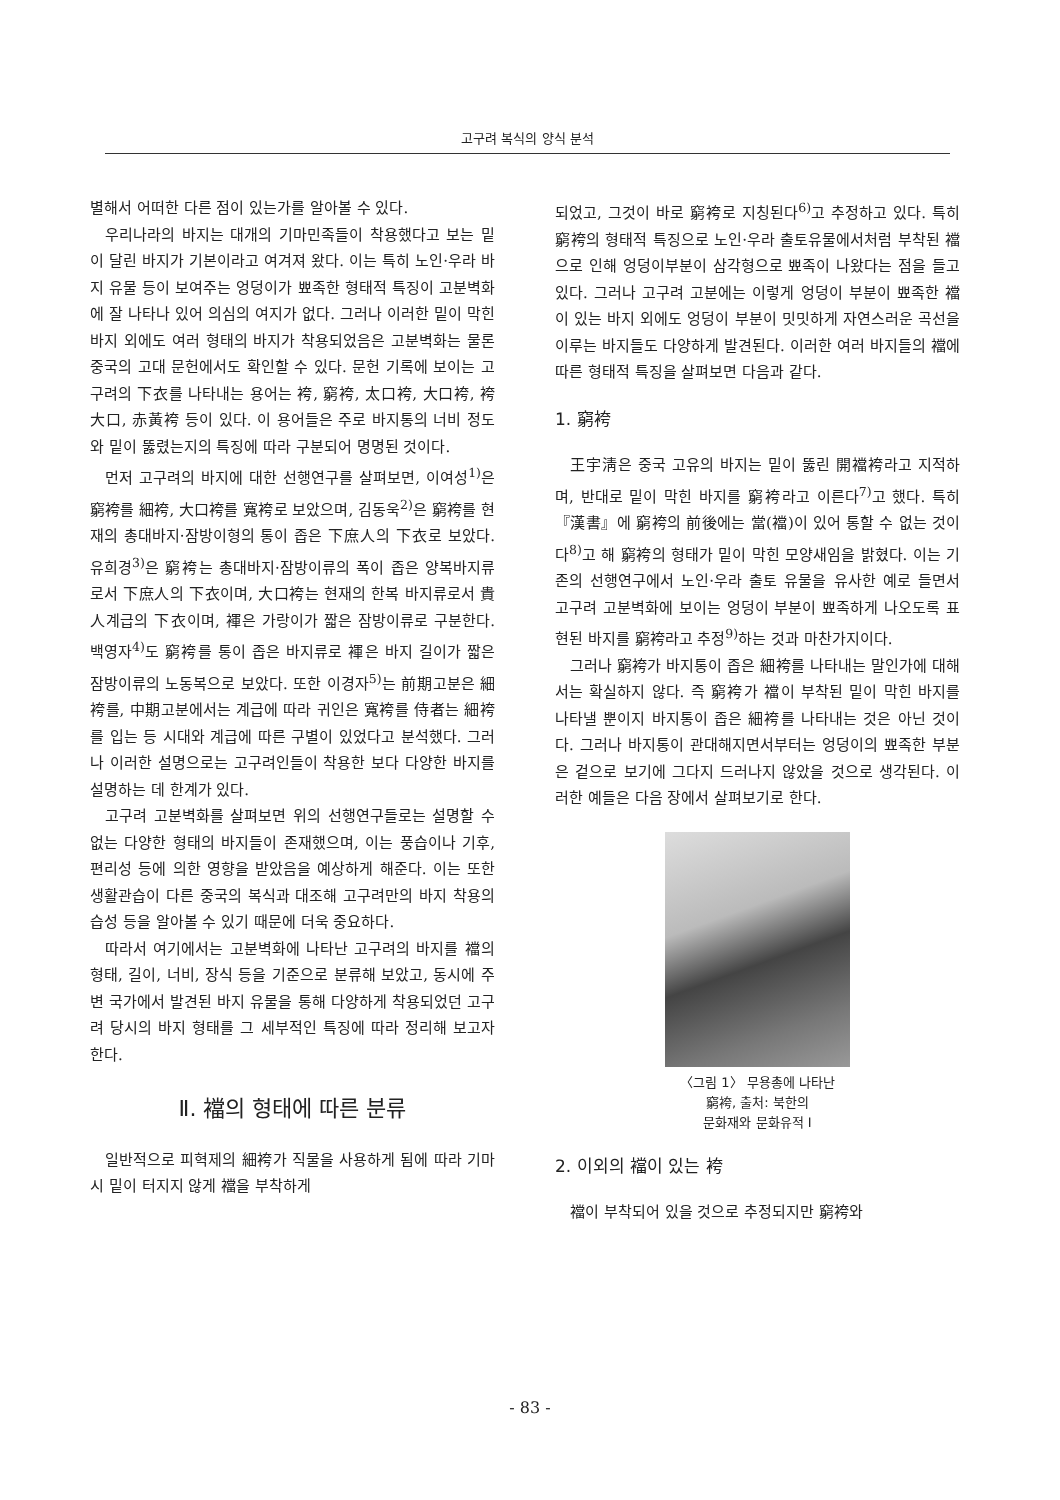고구려 복식의 양식 분석
별해서 어떠한 다른 점이 있는가를 알아볼 수 있다.
우리나라의 바지는 대개의 기마민족들이 착용했다고 보는 밑이 달린 바지가 기본이라고 여겨져 왔다. 이는 특히 노인·우라 바지 유물 등이 보여주는 엉덩이가 뾰족한 형태적 특징이 고분벽화에 잘 나타나 있어 의심의 여지가 없다. 그러나 이러한 밑이 막힌 바지 외에도 여러 형태의 바지가 착용되었음은 고분벽화는 물론 중국의 고대 문헌에서도 확인할 수 있다. 문헌 기록에 보이는 고구려의 下衣를 나타내는 용어는 袴, 窮袴, 太口袴, 大口袴, 袴大口, 赤黃袴 등이 있다. 이 용어들은 주로 바지통의 너비 정도와 밑이 뚫렸는지의 특징에 따라 구분되어 명명된 것이다.
먼저 고구려의 바지에 대한 선행연구를 살펴보면, 이여성<sup>1)</sup>은 窮袴를 細袴, 大口袴를 寬袴로 보았으며, 김동욱<sup>2)</sup>은 窮袴를 현재의 총대바지·잠방이형의 통이 좁은 下庶人의 下衣로 보았다. 유희경<sup>3)</sup>은 窮袴는 총대바지·잠방이류의 폭이 좁은 양복바지류로서 下庶人의 下衣이며, 大口袴는 현재의 한복 바지류로서 貴人계급의 下衣이며, 褌은 가랑이가 짧은 잠방이류로 구분한다. 백영자<sup>4)</sup>도 窮袴를 통이 좁은 바지류로 褌은 바지 길이가 짧은 잠방이류의 노동복으로 보았다. 또한 이경자<sup>5)</sup>는 前期고분은 細袴를, 中期고분에서는 계급에 따라 귀인은 寬袴를 侍者는 細袴를 입는 등 시대와 계급에 따른 구별이 있었다고 분석했다. 그러나 이러한 설명으로는 고구려인들이 착용한 보다 다양한 바지를 설명하는 데 한계가 있다.
고구려 고분벽화를 살펴보면 위의 선행연구들로는 설명할 수 없는 다양한 형태의 바지들이 존재했으며, 이는 풍습이나 기후, 편리성 등에 의한 영향을 받았음을 예상하게 해준다. 이는 또한 생활관습이 다른 중국의 복식과 대조해 고구려만의 바지 착용의 습성 등을 알아볼 수 있기 때문에 더욱 중요하다.
따라서 여기에서는 고분벽화에 나타난 고구려의 바지를 襠의 형태, 길이, 너비, 장식 등을 기준으로 분류해 보았고, 동시에 주변 국가에서 발견된 바지 유물을 통해 다양하게 착용되었던 고구려 당시의 바지 형태를 그 세부적인 특징에 따라 정리해 보고자 한다.
Ⅱ. 襠의 형태에 따른 분류
일반적으로 피혁제의 細袴가 직물을 사용하게 됨에 따라 기마시 밑이 터지지 않게 襠을 부착하게
되었고, 그것이 바로 窮袴로 지칭된다<sup>6)</sup>고 추정하고 있다. 특히 窮袴의 형태적 특징으로 노인·우라 출토유물에서처럼 부착된 襠으로 인해 엉덩이부분이 삼각형으로 뾰족이 나왔다는 점을 들고 있다. 그러나 고구려 고분에는 이렇게 엉덩이 부분이 뾰족한 襠이 있는 바지 외에도 엉덩이 부분이 밋밋하게 자연스러운 곡선을 이루는 바지들도 다양하게 발견된다. 이러한 여러 바지들의 襠에 따른 형태적 특징을 살펴보면 다음과 같다.
1. 窮袴
王宇淸은 중국 고유의 바지는 밑이 뚫린 開襠袴라고 지적하며, 반대로 밑이 막힌 바지를 窮袴라고 이른다<sup>7)</sup>고 했다. 특히 『漢書』에 窮袴의 前後에는 當(襠)이 있어 통할 수 없는 것이다<sup>8)</sup>고 해 窮袴의 형태가 밑이 막힌 모양새임을 밝혔다. 이는 기존의 선행연구에서 노인·우라 출토 유물을 유사한 예로 들면서 고구려 고분벽화에 보이는 엉덩이 부분이 뾰족하게 나오도록 표현된 바지를 窮袴라고 추정<sup>9)</sup>하는 것과 마찬가지이다.
그러나 窮袴가 바지통이 좁은 細袴를 나타내는 말인가에 대해서는 확실하지 않다. 즉 窮袴가 襠이 부착된 밑이 막힌 바지를 나타낼 뿐이지 바지통이 좁은 細袴를 나타내는 것은 아닌 것이다. 그러나 바지통이 관대해지면서부터는 엉덩이의 뾰족한 부분은 겉으로 보기에 그다지 드러나지 않았을 것으로 생각된다. 이러한 예들은 다음 장에서 살펴보기로 한다.
〈그림 1〉 무용총에 나타난
窮袴, 출처: 북한의
문화재와 문화유적 I
2. 이외의 襠이 있는 袴
襠이 부착되어 있을 것으로 추정되지만 窮袴와
- 83 -